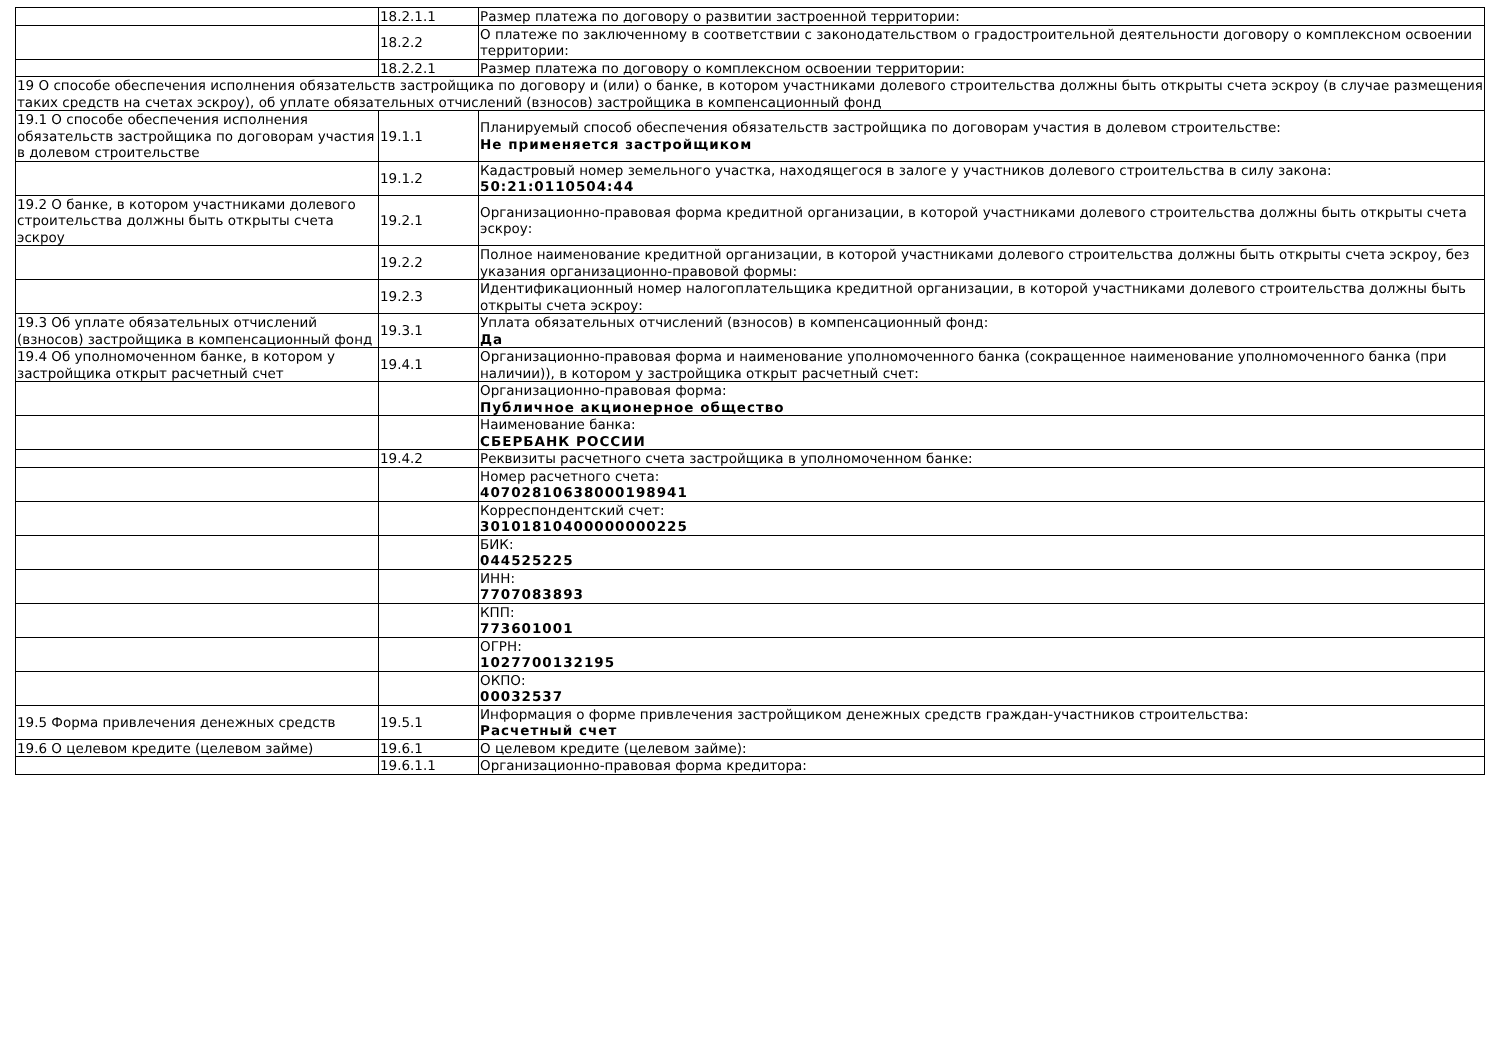| | 18.2.1.1 | Размер платежа по договору о развитии застроенной территории: |
| | 18.2.2 | О платеже по заключенному в соответствии с законодательством о градостроительной деятельности договору о комплексном освоении территории: |
| | 18.2.2.1 | Размер платежа по договору о комплексном освоении территории: |
| 19 О способе обеспечения исполнения обязательств застройщика по договору и (или) о банке, в котором участниками долевого строительства должны быть открыты счета эскроу (в случае размещения таких средств на счетах эскроу), об уплате обязательных отчислений (взносов) застройщика в компенсационный фонд | | |
| 19.1 О способе обеспечения исполнения обязательств застройщика по договорам участия в долевом строительстве | 19.1.1 | Планируемый способ обеспечения обязательств застройщика по договорам участия в долевом строительстве: Не применяется застройщиком |
| | 19.1.2 | Кадастровый номер земельного участка, находящегося в залоге у участников долевого строительства в силу закона: 50:21:0110504:44 |
| 19.2 О банке, в котором участниками долевого строительства должны быть открыты счета эскроу | 19.2.1 | Организационно-правовая форма кредитной организации, в которой участниками долевого строительства должны быть открыты счета эскроу: |
| | 19.2.2 | Полное наименование кредитной организации, в которой участниками долевого строительства должны быть открыты счета эскроу, без указания организационно-правовой формы: |
| | 19.2.3 | Идентификационный номер налогоплательщика кредитной организации, в которой участниками долевого строительства должны быть открыты счета эскроу: |
| 19.3 Об уплате обязательных отчислений (взносов) застройщика в компенсационный фонд | 19.3.1 | Уплата обязательных отчислений (взносов) в компенсационный фонд: Да |
| 19.4 Об уполномоченном банке, в котором у застройщика открыт расчетный счет | 19.4.1 | Организационно-правовая форма и наименование уполномоченного банка (сокращенное наименование уполномоченного банка (при наличии)), в котором у застройщика открыт расчетный счет: |
| | | Организационно-правовая форма: Публичное акционерное общество |
| | | Наименование банка: СБЕРБАНК РОССИИ |
| | 19.4.2 | Реквизиты расчетного счета застройщика в уполномоченном банке: |
| | | Номер расчетного счета: 40702810638000198941 |
| | | Корреспондентский счет: 30101810400000000225 |
| | | БИК: 044525225 |
| | | ИНН: 7707083893 |
| | | КПП: 773601001 |
| | | ОГРН: 1027700132195 |
| | | ОКПО: 00032537 |
| 19.5 Форма привлечения денежных средств | 19.5.1 | Информация о форме привлечения застройщиком денежных средств граждан-участников строительства: Расчетный счет |
| 19.6 О целевом кредите (целевом займе) | 19.6.1 | О целевом кредите (целевом займе): |
| | 19.6.1.1 | Организационно-правовая форма кредитора: |